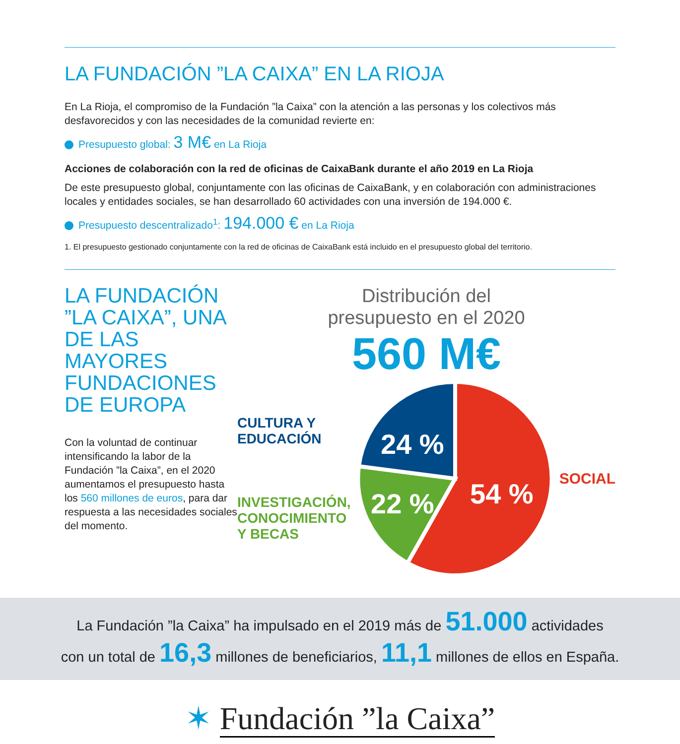LA FUNDACIÓN ”LA CAIXA” EN LA RIOJA
En La Rioja, el compromiso de la Fundación ”la Caixa” con la atención a las personas y los colectivos más desfavorecidos y con las necesidades de la comunidad revierte en:
Presupuesto global: 3 M€ en La Rioja
Acciones de colaboración con la red de oficinas de CaixaBank durante el año 2019 en La Rioja
De este presupuesto global, conjuntamente con las oficinas de CaixaBank, y en colaboración con administraciones locales y entidades sociales, se han desarrollado 60 actividades con una inversión de 194.000 €.
Presupuesto descentralizado<sup>1</sup>: 194.000 € en La Rioja
1. El presupuesto gestionado conjuntamente con la red de oficinas de CaixaBank está incluido en el presupuesto global del territorio.
LA FUNDACIÓN ”LA CAIXA”, UNA DE LAS MAYORES FUNDACIONES DE EUROPA
Con la voluntad de continuar intensificando la labor de la Fundación ”la Caixa”, en el 2020 aumentamos el presupuesto hasta los 560 millones de euros, para dar respuesta a las necesidades sociales del momento.
Distribución del
presupuesto en el 2020
560 M€
CULTURA Y
EDUCACIÓN
INVESTIGACIÓN,
CONOCIMIENTO
Y BECAS
24 %
22 %
54 %
SOCIAL
La Fundación ”la Caixa” ha impulsado en el 2019 más de 51.000 actividades
con un total de 16,3 millones de beneficiarios, 11,1 millones de ellos en España.
✶ Fundación ”la Caixa”